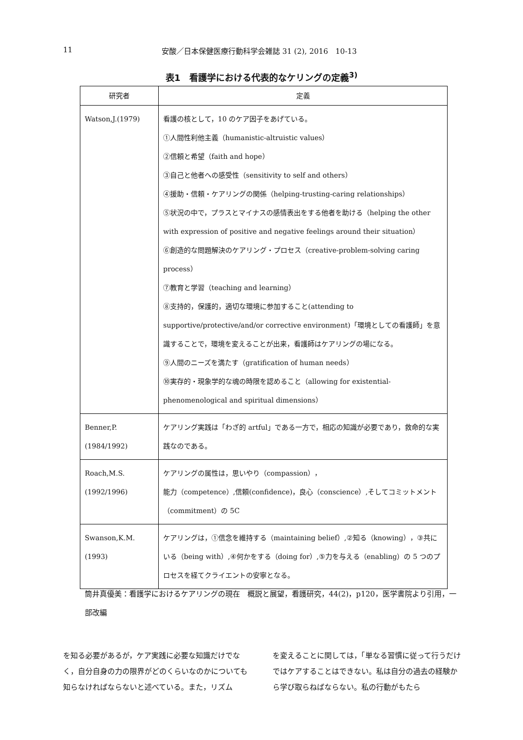11 安酸／日本保健医療行動科学会雑誌 31 (2), 2016　10-13
表1　看護学における代表的なケリングの定義<sup>3)</sup>
| 研究者 | 定義 |
| --- | --- |
| Watson,J.(1979) | 看護の核として，10 のケア因子をあげている。 ①人間性利他主義（humanistic-altruistic values） ②信頼と希望（faith and hope） ③自己と他者への感受性（sensitivity to self and others） ④援助・信頼・ケアリングの関係（helping-trusting-caring relationships） ⑤状況の中で，プラスとマイナスの感情表出をする他者を助ける（helping the other with expression of positive and negative feelings around their situation） ⑥創造的な問題解決のケアリング・プロセス（creative-problem-solving caring process） ⑦教育と学習（teaching and learning） ⑧支持的，保護的，適切な環境に参加すること(attending to supportive/protective/and/or corrective environment)「環境としての看護師」を意識することで，環境を変えることが出来，看護師はケアリングの場になる。 ⑨人間のニーズを満たす（gratification of human needs） ⑩実存的・現象学的な魂の時限を認めること（allowing for existential-phenomenological and spiritual dimensions） |
| Benner,P. (1984/1992) | ケアリング実践は「わざ的 artful」である一方で，相応の知識が必要であり，救命的な実践なのである。 |
| Roach,M.S. (1992/1996) | ケアリングの属性は，思いやり（compassion）， 能力（competence）,信頼(confidence)，良心（conscience）,そしてコミットメント（commitment）の 5C |
| Swanson,K.M. (1993) | ケアリングは，①信念を維持する（maintaining belief）,②知る（knowing），③共にいる（being with）,④何かをする（doing for）,⑤力を与える（enabling）の 5 つのプロセスを経てクライエントの安寧となる。 |
筒井真優美：看護学におけるケアリングの現在　概説と展望，看護研究，44(2)，p120，医学書院より引用，一部改編
を知る必要があるが，ケア実践に必要な知識だけでなく，自分自身の力の限界がどのくらいなのかについても知らなければならないと述べている。また，リズム
を変えることに関しては，「単なる習慣に従って行うだけではケアすることはできない。私は自分の過去の経験から学び取らねばならない。私の行動がもたら